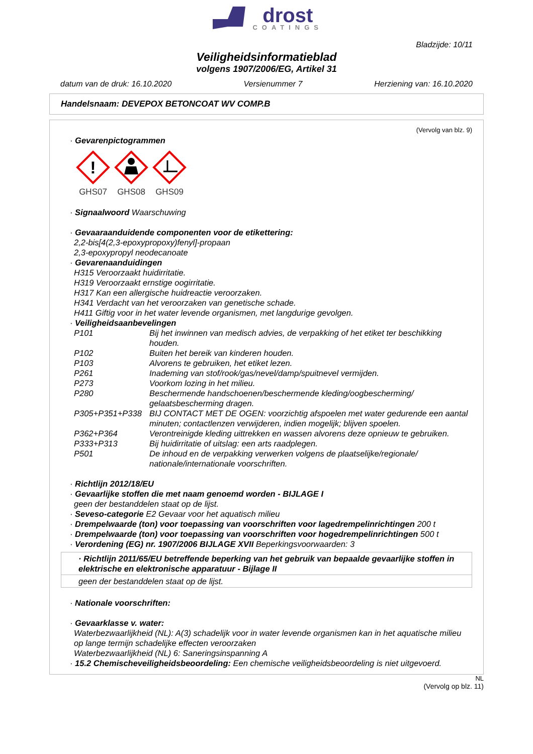drost COATINGS
Bladzijde: 10/11
Veiligheidsinformatieblad
volgens 1907/2006/EG, Artikel 31
datum van de druk: 16.10.2020 Versienummer 7 Herziening van: 16.10.2020
Handelsnaam: DEVEPOX BETONCOAT WV COMP.B
(Vervolg van blz. 9)
· Gevarenpictogrammen
!
GHS07
GHS08
GHS09
· Signaalwoord Waarschuwing
· Gevaaraanduidende componenten voor de etikettering:
2,2-bis[4(2,3-epoxypropoxy)fenyl]-propaan
2,3-epoxypropyl neodecanoate
· Gevarenaanduidingen
H315 Veroorzaakt huidirritatie.
H319 Veroorzaakt ernstige oogirritatie.
H317 Kan een allergische huidreactie veroorzaken.
H341 Verdacht van het veroorzaken van genetische schade.
H411 Giftig voor in het water levende organismen, met langdurige gevolgen.
· Veiligheidsaanbevelingen
| P101 | Bij het inwinnen van medisch advies, de verpakking of het etiket ter beschikking houden. |
| P102 | Buiten het bereik van kinderen houden. |
| P103 | Alvorens te gebruiken, het etiket lezen. |
| P261 | Inademing van stof/rook/gas/nevel/damp/spuitnevel vermijden. |
| P273 | Voorkom lozing in het milieu. |
| P280 | Beschermende handschoenen/beschermende kleding/oogbescherming/ gelaatsbescherming dragen. |
| P305+P351+P338 | BIJ CONTACT MET DE OGEN: voorzichtig afspoelen met water gedurende een aantal minuten; contactlenzen verwijderen, indien mogelijk; blijven spoelen. |
| P362+P364 | Verontreinigde kleding uittrekken en wassen alvorens deze opnieuw te gebruiken. |
| P333+P313 | Bij huidirritatie of uitslag: een arts raadplegen. |
| P501 | De inhoud en de verpakking verwerken volgens de plaatselijke/regionale/ nationale/internationale voorschriften. |
· Richtlijn 2012/18/EU
· Gevaarlijke stoffen die met naam genoemd worden - BIJLAGE I
geen der bestanddelen staat op de lijst.
· Seveso-categorie E2 Gevaar voor het aquatisch milieu
· Drempelwaarde (ton) voor toepassing van voorschriften voor lagedrempelinrichtingen 200 t
· Drempelwaarde (ton) voor toepassing van voorschriften voor hogedrempelinrichtingen 500 t
· Verordening (EG) nr. 1907/2006 BIJLAGE XVII Beperkingsvoorwaarden: 3
· Richtlijn 2011/65/EU betreffende beperking van het gebruik van bepaalde gevaarlijke stoffen in elektrische en elektronische apparatuur - Bijlage II
geen der bestanddelen staat op de lijst.
· Nationale voorschriften:
· Gevaarklasse v. water:
Waterbezwaarlijkheid (NL): A(3) schadelijk voor in water levende organismen kan in het aquatische milieu op lange termijn schadelijke effecten veroorzaken
Waterbezwaarlijkheid (NL) 6: Saneringsinspanning A
· 15.2 Chemischeveiligheidsbeoordeling: Een chemische veiligheidsbeoordeling is niet uitgevoerd.
NL
(Vervolg op blz. 11)